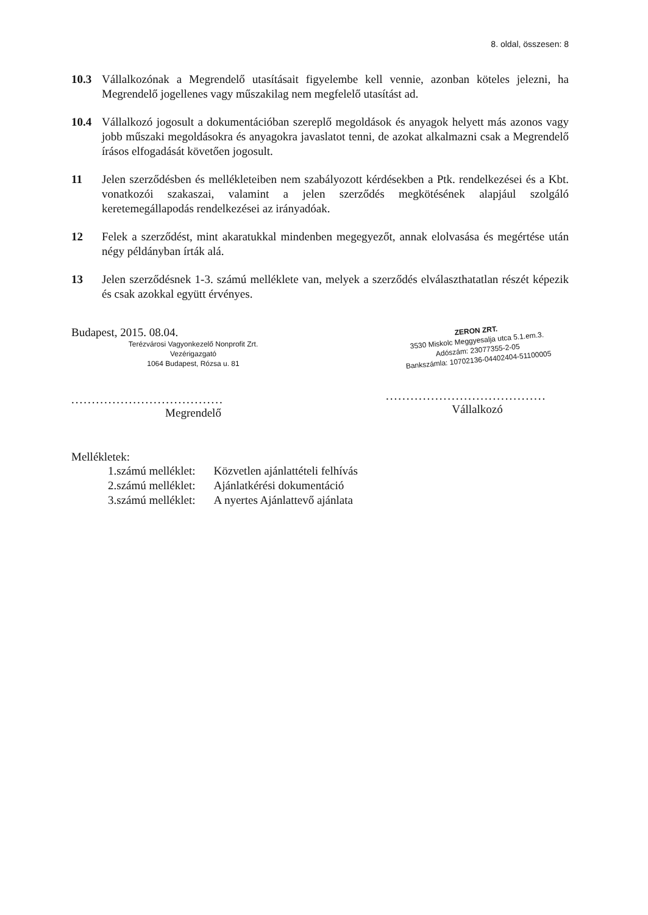8. oldal, összesen: 8
10.3 Vállalkozónak a Megrendelő utasításait figyelembe kell vennie, azonban köteles jelezni, ha Megrendelő jogellenes vagy műszakilag nem megfelelő utasítást ad.
10.4 Vállalkozó jogosult a dokumentációban szereplő megoldások és anyagok helyett más azonos vagy jobb műszaki megoldásokra és anyagokra javaslatot tenni, de azokat alkalmazni csak a Megrendelő írásos elfogadását követően jogosult.
11 Jelen szerződésben és mellékleteiben nem szabályozott kérdésekben a Ptk. rendelkezései és a Kbt. vonatkozói szakaszai, valamint a jelen szerződés megkötésének alapjául szolgáló keretemegállapodás rendelkezései az irányadóak.
12 Felek a szerződést, mint akaratukkal mindenben megegyezőt, annak elolvasása és megértése után négy példányban írták alá.
13 Jelen szerződésnek 1-3. számú melléklete van, melyek a szerződés elválaszthatatlan részét képezik és csak azokkal együtt érvényes.
Budapest, 2015. 08.04.
Terézvárosi Vagyonkezelő Nonprofit Zrt.
Vezérigazgató
1064 Budapest, Rózsa u. 81
.....................................
Megrendelő
ZERON ZRT.
3530 Miskolc Meggyesalja utca 5.1.em.3.
Adószám: 23077355-2-05
Bankszámla: 10702136-04402404-51100005
.......................................
Vállalkozó
Mellékletek:
| 1.számú melléklet: | Közvetlen ajánlattételi felhívás |
| 2.számú melléklet: | Ajánlatkérési dokumentáció |
| 3.számú melléklet: | A nyertes Ajánlattevő ajánlata |